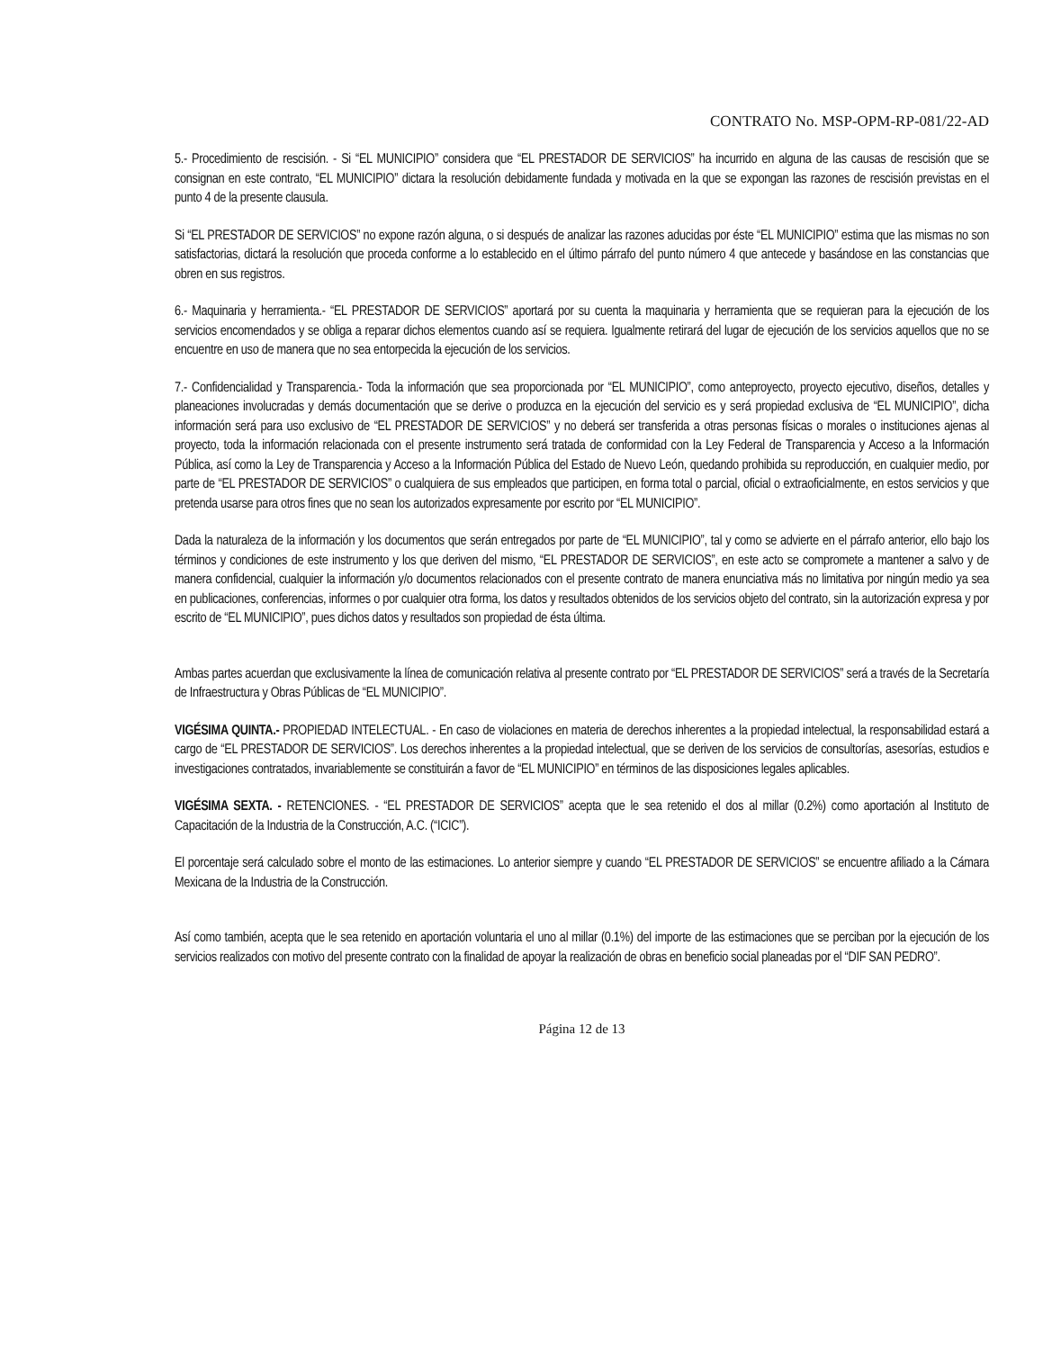CONTRATO No. MSP-OPM-RP-081/22-AD
5.- Procedimiento de rescisión. - Si “EL MUNICIPIO” considera que “EL PRESTADOR DE SERVICIOS” ha incurrido en alguna de las causas de rescisión que se consignan en este contrato, “EL MUNICIPIO” dictara la resolución debidamente fundada y motivada en la que se expongan las razones de rescisión previstas en el punto 4 de la presente clausula.
Si “EL PRESTADOR DE SERVICIOS” no expone razón alguna, o si después de analizar las razones aducidas por éste “EL MUNICIPIO” estima que las mismas no son satisfactorias, dictará la resolución que proceda conforme a lo establecido en el último párrafo del punto número 4 que antecede y basándose en las constancias que obren en sus registros.
6.- Maquinaria y herramienta.- “EL PRESTADOR DE SERVICIOS” aportará por su cuenta la maquinaria y herramienta que se requieran para la ejecución de los servicios encomendados y se obliga a reparar dichos elementos cuando así se requiera. Igualmente retirará del lugar de ejecución de los servicios aquellos que no se encuentre en uso de manera que no sea entorpecida la ejecución de los servicios.
7.- Confidencialidad y Transparencia.- Toda la información que sea proporcionada por “EL MUNICIPIO”, como anteproyecto, proyecto ejecutivo, diseños, detalles y planeaciones involucradas y demás documentación que se derive o produzca en la ejecución del servicio es y será propiedad exclusiva de “EL MUNICIPIO”, dicha información será para uso exclusivo de “EL PRESTADOR DE SERVICIOS” y no deberá ser transferida a otras personas físicas o morales o instituciones ajenas al proyecto, toda la información relacionada con el presente instrumento será tratada de conformidad con la Ley Federal de Transparencia y Acceso a la Información Pública, así como la Ley de Transparencia y Acceso a la Información Pública del Estado de Nuevo León, quedando prohibida su reproducción, en cualquier medio, por parte de “EL PRESTADOR DE SERVICIOS” o cualquiera de sus empleados que participen, en forma total o parcial, oficial o extraoficialmente, en estos servicios y que pretenda usarse para otros fines que no sean los autorizados expresamente por escrito por “EL MUNICIPIO”.
Dada la naturaleza de la información y los documentos que serán entregados por parte de “EL MUNICIPIO”, tal y como se advierte en el párrafo anterior, ello bajo los términos y condiciones de este instrumento y los que deriven del mismo, “EL PRESTADOR DE SERVICIOS”, en este acto se compromete a mantener a salvo y de manera confidencial, cualquier la información y/o documentos relacionados con el presente contrato de manera enunciativa más no limitativa por ningún medio ya sea en publicaciones, conferencias, informes o por cualquier otra forma, los datos y resultados obtenidos de los servicios objeto del contrato, sin la autorización expresa y por escrito de “EL MUNICIPIO”, pues dichos datos y resultados son propiedad de ésta última.
Ambas partes acuerdan que exclusivamente la línea de comunicación relativa al presente contrato por “EL PRESTADOR DE SERVICIOS” será a través de la Secretaría de Infraestructura y Obras Públicas de “EL MUNICIPIO”.
VIGÉSIMA QUINTA.- PROPIEDAD INTELECTUAL. - En caso de violaciones en materia de derechos inherentes a la propiedad intelectual, la responsabilidad estará a cargo de “EL PRESTADOR DE SERVICIOS”. Los derechos inherentes a la propiedad intelectual, que se deriven de los servicios de consultorías, asesorías, estudios e investigaciones contratados, invariablemente se constituirán a favor de “EL MUNICIPIO” en términos de las disposiciones legales aplicables.
VIGÉSIMA SEXTA. - RETENCIONES. - “EL PRESTADOR DE SERVICIOS” acepta que le sea retenido el dos al millar (0.2%) como aportación al Instituto de Capacitación de la Industria de la Construcción, A.C. (“ICIC”).
El porcentaje será calculado sobre el monto de las estimaciones. Lo anterior siempre y cuando “EL PRESTADOR DE SERVICIOS” se encuentre afiliado a la Cámara Mexicana de la Industria de la Construcción.
Así como también, acepta que le sea retenido en aportación voluntaria el uno al millar (0.1%) del importe de las estimaciones que se perciban por la ejecución de los servicios realizados con motivo del presente contrato con la finalidad de apoyar la realización de obras en beneficio social planeadas por el “DIF SAN PEDRO”.
Página 12 de 13